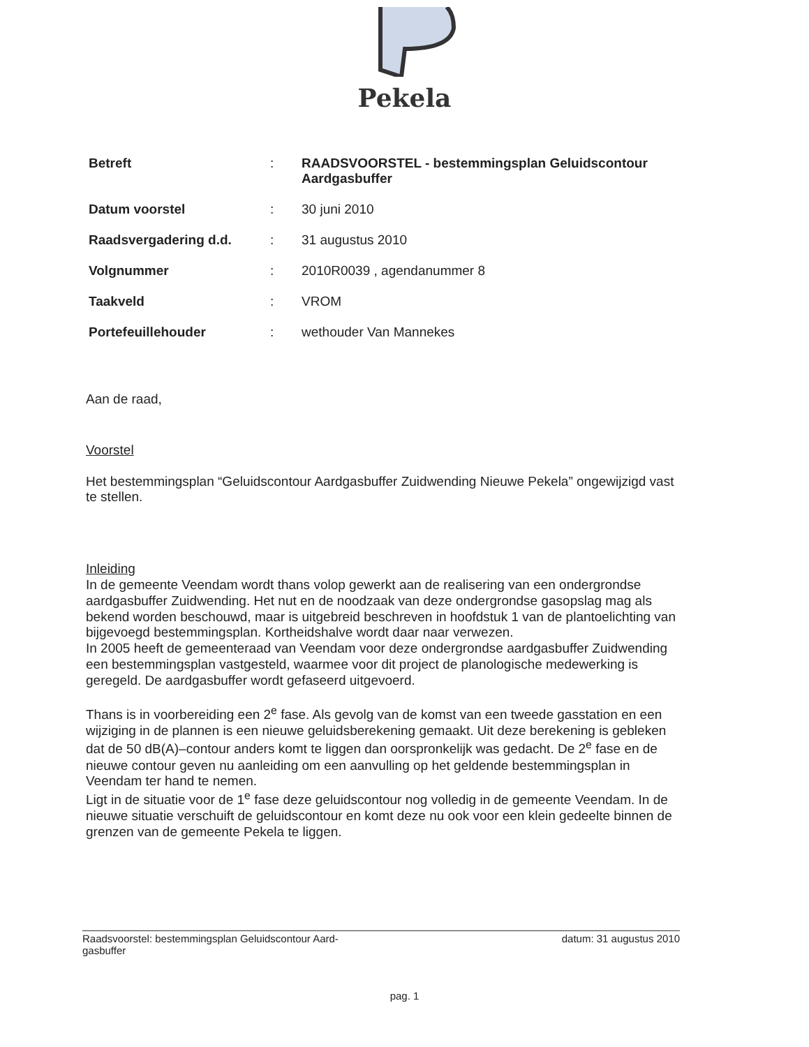Pekela
| Betreft | : | RAADSVOORSTEL - bestemmingsplan Geluidscontour Aardgasbuffer |
| Datum voorstel | : | 30 juni 2010 |
| Raadsvergadering d.d. | : | 31 augustus 2010 |
| Volgnummer | : | 2010R0039 , agendanummer 8 |
| Taakveld | : | VROM |
| Portefeuillehouder | : | wethouder Van Mannekes |
Aan de raad,
Voorstel
Het bestemmingsplan “Geluidscontour Aardgasbuffer Zuidwending Nieuwe Pekela” ongewijzigd vast te stellen.
Inleiding
In de gemeente Veendam wordt thans volop gewerkt aan de realisering van een ondergrondse aardgasbuffer Zuidwending. Het nut en de noodzaak van deze ondergrondse gasopslag mag als bekend worden beschouwd, maar is uitgebreid beschreven in hoofdstuk 1 van de plantoelichting van bijgevoegd bestemmingsplan. Kortheidshalve wordt daar naar verwezen.
In 2005 heeft de gemeenteraad van Veendam voor deze ondergrondse aardgasbuffer Zuidwending een bestemmingsplan vastgesteld, waarmee voor dit project de planologische medewerking is geregeld. De aardgasbuffer wordt gefaseerd uitgevoerd.
Thans is in voorbereiding een 2<sup>e</sup> fase. Als gevolg van de komst van een tweede gasstation en een wijziging in de plannen is een nieuwe geluidsberekening gemaakt. Uit deze berekening is gebleken dat de 50 dB(A)–contour anders komt te liggen dan oorspronkelijk was gedacht. De 2<sup>e</sup> fase en de nieuwe contour geven nu aanleiding om een aanvulling op het geldende bestemmingsplan in Veendam ter hand te nemen.
Ligt in de situatie voor de 1<sup>e</sup> fase deze geluidscontour nog volledig in de gemeente Veendam. In de nieuwe situatie verschuift de geluidscontour en komt deze nu ook voor een klein gedeelte binnen de grenzen van de gemeente Pekela te liggen.
Raadsvoorstel: bestemmingsplan Geluidscontour Aard-
gasbuffer datum: 31 augustus 2010
pag. 1